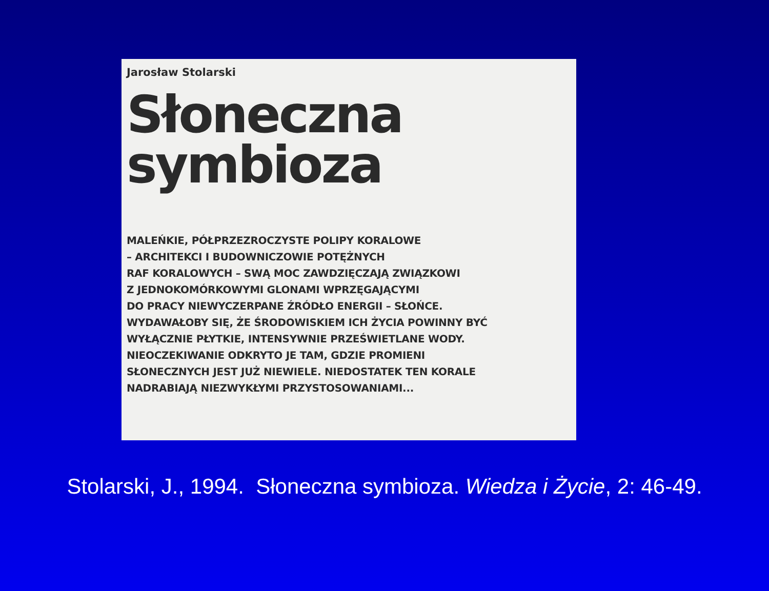Jarosław Stolarski
Słoneczna
symbioza
MALEŃKIE, PÓŁPRZEZROCZYSTE POLIPY KORALOWE
– ARCHITEKCI I BUDOWNICZOWIE POTĘŻNYCH
RAF KORALOWYCH – SWĄ MOC ZAWDZIĘCZAJĄ ZWIĄZKOWI
Z JEDNOKOMÓRKOWYMI GLONAMI WPRZĘGAJĄCYMI
DO PRACY NIEWYCZERPANE ŹRÓDŁO ENERGII – SŁOŃCE.
WYDAWAŁOBY SIĘ, ŻE ŚRODOWISKIEM ICH ŻYCIA POWINNY BYĆ
WYŁĄCZNIE PŁYTKIE, INTENSYWNIE PRZEŚWIETLANE WODY.
NIEOCZEKIWANIE ODKRYTO JE TAM, GDZIE PROMIENI
SŁONECZNYCH JEST JUŻ NIEWIELE. NIEDOSTATEK TEN KORALE
NADRABIAJĄ NIEZWYKŁYMI PRZYSTOSOWANIAMI...
Stolarski, J., 1994. Słoneczna symbioza. Wiedza i Życie, 2: 46-49.